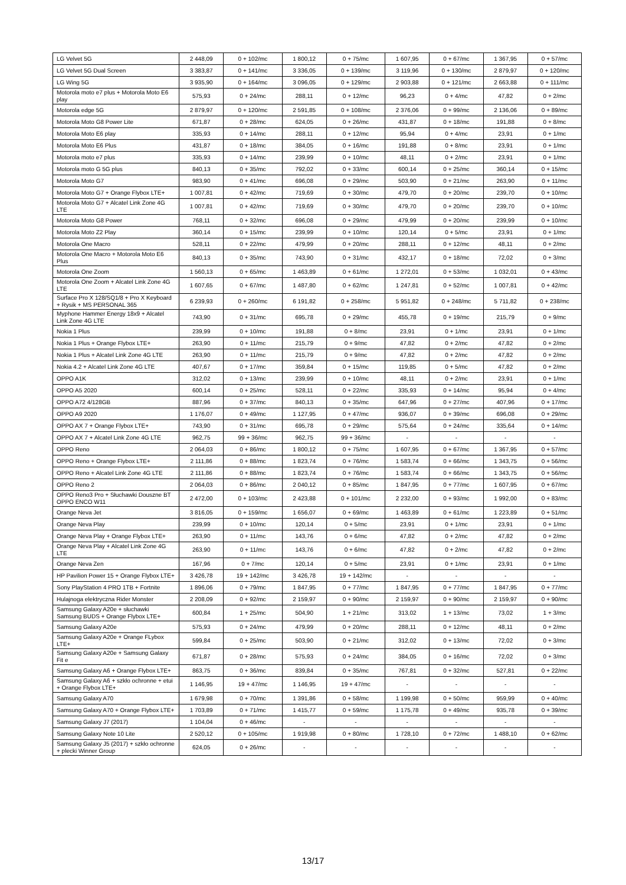| LG Velvet 5G | 2 448,09 | 0 + 102/mc | 1 800,12 | 0 + 75/mc | 1 607,95 | 0 + 67/mc | 1 367,95 | 0 + 57/mc |
| LG Velvet 5G Dual Screen | 3 383,87 | 0 + 141/mc | 3 336,05 | 0 + 139/mc | 3 119,96 | 0 + 130/mc | 2 879,97 | 0 + 120/mc |
| LG Wing 5G | 3 935,90 | 0 + 164/mc | 3 096,05 | 0 + 129/mc | 2 903,88 | 0 + 121/mc | 2 663,88 | 0 + 111/mc |
| Motorola moto e7 plus + Motorola Moto E6 play | 575,93 | 0 + 24/mc | 288,11 | 0 + 12/mc | 96,23 | 0 + 4/mc | 47,82 | 0 + 2/mc |
| Motorola edge 5G | 2 879,97 | 0 + 120/mc | 2 591,85 | 0 + 108/mc | 2 376,06 | 0 + 99/mc | 2 136,06 | 0 + 89/mc |
| Motorola Moto G8 Power Lite | 671,87 | 0 + 28/mc | 624,05 | 0 + 26/mc | 431,87 | 0 + 18/mc | 191,88 | 0 + 8/mc |
| Motorola Moto E6 play | 335,93 | 0 + 14/mc | 288,11 | 0 + 12/mc | 95,94 | 0 + 4/mc | 23,91 | 0 + 1/mc |
| Motorola Moto E6 Plus | 431,87 | 0 + 18/mc | 384,05 | 0 + 16/mc | 191,88 | 0 + 8/mc | 23,91 | 0 + 1/mc |
| Motorola moto e7 plus | 335,93 | 0 + 14/mc | 239,99 | 0 + 10/mc | 48,11 | 0 + 2/mc | 23,91 | 0 + 1/mc |
| Motorola moto G 5G plus | 840,13 | 0 + 35/mc | 792,02 | 0 + 33/mc | 600,14 | 0 + 25/mc | 360,14 | 0 + 15/mc |
| Motorola Moto G7 | 983,90 | 0 + 41/mc | 696,08 | 0 + 29/mc | 503,90 | 0 + 21/mc | 263,90 | 0 + 11/mc |
| Motorola Moto G7 + Orange Flybox LTE+ | 1 007,81 | 0 + 42/mc | 719,69 | 0 + 30/mc | 479,70 | 0 + 20/mc | 239,70 | 0 + 10/mc |
| Motorola Moto G7 + Alcatel Link Zone 4G LTE | 1 007,81 | 0 + 42/mc | 719,69 | 0 + 30/mc | 479,70 | 0 + 20/mc | 239,70 | 0 + 10/mc |
| Motorola Moto G8 Power | 768,11 | 0 + 32/mc | 696,08 | 0 + 29/mc | 479,99 | 0 + 20/mc | 239,99 | 0 + 10/mc |
| Motorola Moto Z2 Play | 360,14 | 0 + 15/mc | 239,99 | 0 + 10/mc | 120,14 | 0 + 5/mc | 23,91 | 0 + 1/mc |
| Motorola One Macro | 528,11 | 0 + 22/mc | 479,99 | 0 + 20/mc | 288,11 | 0 + 12/mc | 48,11 | 0 + 2/mc |
| Motorola One Macro + Motorola Moto E6 Plus | 840,13 | 0 + 35/mc | 743,90 | 0 + 31/mc | 432,17 | 0 + 18/mc | 72,02 | 0 + 3/mc |
| Motorola One Zoom | 1 560,13 | 0 + 65/mc | 1 463,89 | 0 + 61/mc | 1 272,01 | 0 + 53/mc | 1 032,01 | 0 + 43/mc |
| Motorola One Zoom + Alcatel Link Zone 4G LTE | 1 607,65 | 0 + 67/mc | 1 487,80 | 0 + 62/mc | 1 247,81 | 0 + 52/mc | 1 007,81 | 0 + 42/mc |
| Surface Pro X 128/SQ1/8 + Pro X Keyboard + Rysik + MS PERSONAL 365 | 6 239,93 | 0 + 260/mc | 6 191,82 | 0 + 258/mc | 5 951,82 | 0 + 248/mc | 5 711,82 | 0 + 238/mc |
| Myphone Hammer Energy 18x9 + Alcatel Link Zone 4G LTE | 743,90 | 0 + 31/mc | 695,78 | 0 + 29/mc | 455,78 | 0 + 19/mc | 215,79 | 0 + 9/mc |
| Nokia 1 Plus | 239,99 | 0 + 10/mc | 191,88 | 0 + 8/mc | 23,91 | 0 + 1/mc | 23,91 | 0 + 1/mc |
| Nokia 1 Plus + Orange Flybox LTE+ | 263,90 | 0 + 11/mc | 215,79 | 0 + 9/mc | 47,82 | 0 + 2/mc | 47,82 | 0 + 2/mc |
| Nokia 1 Plus + Alcatel Link Zone 4G LTE | 263,90 | 0 + 11/mc | 215,79 | 0 + 9/mc | 47,82 | 0 + 2/mc | 47,82 | 0 + 2/mc |
| Nokia 4.2 + Alcatel Link Zone 4G LTE | 407,67 | 0 + 17/mc | 359,84 | 0 + 15/mc | 119,85 | 0 + 5/mc | 47,82 | 0 + 2/mc |
| OPPO A1K | 312,02 | 0 + 13/mc | 239,99 | 0 + 10/mc | 48,11 | 0 + 2/mc | 23,91 | 0 + 1/mc |
| OPPO A5 2020 | 600,14 | 0 + 25/mc | 528,11 | 0 + 22/mc | 335,93 | 0 + 14/mc | 95,94 | 0 + 4/mc |
| OPPO A72 4/128GB | 887,96 | 0 + 37/mc | 840,13 | 0 + 35/mc | 647,96 | 0 + 27/mc | 407,96 | 0 + 17/mc |
| OPPO A9 2020 | 1 176,07 | 0 + 49/mc | 1 127,95 | 0 + 47/mc | 936,07 | 0 + 39/mc | 696,08 | 0 + 29/mc |
| OPPO AX 7 + Orange Flybox LTE+ | 743,90 | 0 + 31/mc | 695,78 | 0 + 29/mc | 575,64 | 0 + 24/mc | 335,64 | 0 + 14/mc |
| OPPO AX 7 + Alcatel Link Zone 4G LTE | 962,75 | 99 + 36/mc | 962,75 | 99 + 36/mc | - | - | - | - |
| OPPO Reno | 2 064,03 | 0 + 86/mc | 1 800,12 | 0 + 75/mc | 1 607,95 | 0 + 67/mc | 1 367,95 | 0 + 57/mc |
| OPPO Reno + Orange Flybox LTE+ | 2 111,86 | 0 + 88/mc | 1 823,74 | 0 + 76/mc | 1 583,74 | 0 + 66/mc | 1 343,75 | 0 + 56/mc |
| OPPO Reno + Alcatel Link Zone 4G LTE | 2 111,86 | 0 + 88/mc | 1 823,74 | 0 + 76/mc | 1 583,74 | 0 + 66/mc | 1 343,75 | 0 + 56/mc |
| OPPO Reno 2 | 2 064,03 | 0 + 86/mc | 2 040,12 | 0 + 85/mc | 1 847,95 | 0 + 77/mc | 1 607,95 | 0 + 67/mc |
| OPPO Reno3 Pro + Słuchawki Douszne BT OPPO ENCO W11 | 2 472,00 | 0 + 103/mc | 2 423,88 | 0 + 101/mc | 2 232,00 | 0 + 93/mc | 1 992,00 | 0 + 83/mc |
| Orange Neva Jet | 3 816,05 | 0 + 159/mc | 1 656,07 | 0 + 69/mc | 1 463,89 | 0 + 61/mc | 1 223,89 | 0 + 51/mc |
| Orange Neva Play | 239,99 | 0 + 10/mc | 120,14 | 0 + 5/mc | 23,91 | 0 + 1/mc | 23,91 | 0 + 1/mc |
| Orange Neva Play + Orange Flybox LTE+ | 263,90 | 0 + 11/mc | 143,76 | 0 + 6/mc | 47,82 | 0 + 2/mc | 47,82 | 0 + 2/mc |
| Orange Neva Play + Alcatel Link Zone 4G LTE | 263,90 | 0 + 11/mc | 143,76 | 0 + 6/mc | 47,82 | 0 + 2/mc | 47,82 | 0 + 2/mc |
| Orange Neva Zen | 167,96 | 0 + 7/mc | 120,14 | 0 + 5/mc | 23,91 | 0 + 1/mc | 23,91 | 0 + 1/mc |
| HP Pavilion Power 15 + Orange Flybox LTE+ | 3 426,78 | 19 + 142/mc | 3 426,78 | 19 + 142/mc | - | - | - | - |
| Sony PlayStation 4 PRO 1TB + Fortnite | 1 896,06 | 0 + 79/mc | 1 847,95 | 0 + 77/mc | 1 847,95 | 0 + 77/mc | 1 847,95 | 0 + 77/mc |
| Hulajnoga elektryczna Rider Monster | 2 208,09 | 0 + 92/mc | 2 159,97 | 0 + 90/mc | 2 159,97 | 0 + 90/mc | 2 159,97 | 0 + 90/mc |
| Samsung Galaxy A20e + słuchawki Samsung BUDS + Orange Flybox LTE+ | 600,84 | 1 + 25/mc | 504,90 | 1 + 21/mc | 313,02 | 1 + 13/mc | 73,02 | 1 + 3/mc |
| Samsung Galaxy A20e | 575,93 | 0 + 24/mc | 479,99 | 0 + 20/mc | 288,11 | 0 + 12/mc | 48,11 | 0 + 2/mc |
| Samsung Galaxy A20e + Orange FLybox LTE+ | 599,84 | 0 + 25/mc | 503,90 | 0 + 21/mc | 312,02 | 0 + 13/mc | 72,02 | 0 + 3/mc |
| Samsung Galaxy A20e + Samsung Galaxy Fit e | 671,87 | 0 + 28/mc | 575,93 | 0 + 24/mc | 384,05 | 0 + 16/mc | 72,02 | 0 + 3/mc |
| Samsung Galaxy A6 + Orange Flybox LTE+ | 863,75 | 0 + 36/mc | 839,84 | 0 + 35/mc | 767,81 | 0 + 32/mc | 527,81 | 0 + 22/mc |
| Samsung Galaxy A6 + szkło ochronne + etui + Orange Flybox LTE+ | 1 146,95 | 19 + 47/mc | 1 146,95 | 19 + 47/mc | - | - | - | - |
| Samsung Galaxy A70 | 1 679,98 | 0 + 70/mc | 1 391,86 | 0 + 58/mc | 1 199,98 | 0 + 50/mc | 959,99 | 0 + 40/mc |
| Samsung Galaxy A70 + Orange Flybox LTE+ | 1 703,89 | 0 + 71/mc | 1 415,77 | 0 + 59/mc | 1 175,78 | 0 + 49/mc | 935,78 | 0 + 39/mc |
| Samsung Galaxy J7 (2017) | 1 104,04 | 0 + 46/mc | - | - | - | - | - | - |
| Samsung Galaxy Note 10 Lite | 2 520,12 | 0 + 105/mc | 1 919,98 | 0 + 80/mc | 1 728,10 | 0 + 72/mc | 1 488,10 | 0 + 62/mc |
| Samsung Galaxy J5 (2017) + szkło ochronne + plecki Winner Group | 624,05 | 0 + 26/mc | - | - | - | - | - | - |
13/17